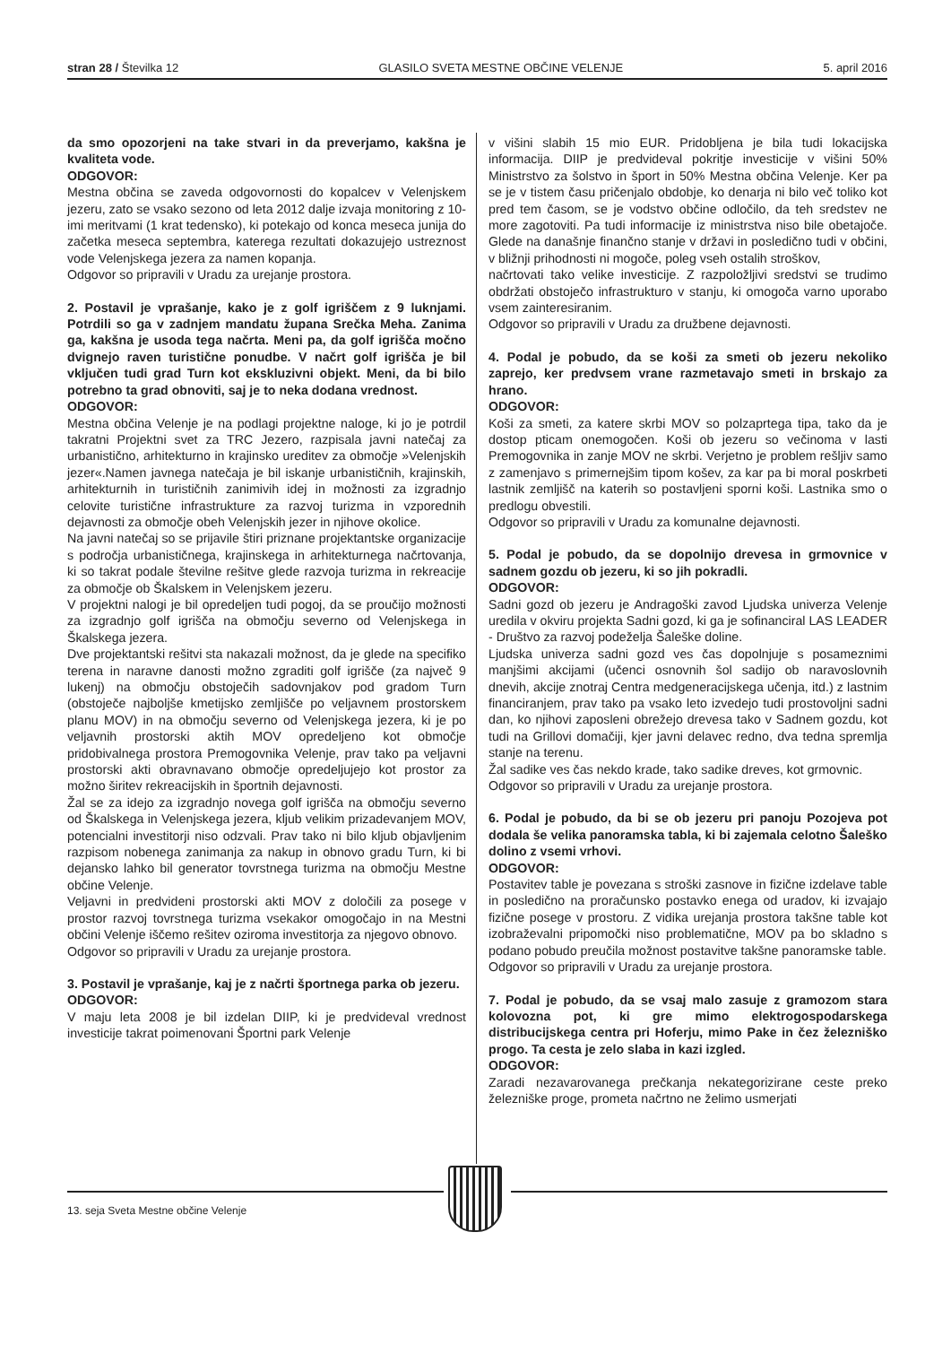stran 28 / Številka 12 GLASILO SVETA MESTNE OBČINE VELENJE 5. april 2016
da smo opozorjeni na take stvari in da preverjamo, kakšna je kvaliteta vode.
ODGOVOR:
Mestna občina se zaveda odgovornosti do kopalcev v Velenjskem jezeru, zato se vsako sezono od leta 2012 dalje izvaja monitoring z 10-imi meritvami (1 krat tedensko), ki potekajo od konca meseca junija do začetka meseca septembra, katerega rezultati dokazujejo ustreznost vode Velenjskega jezera za namen kopanja.
Odgovor so pripravili v Uradu za urejanje prostora.
2. Postavil je vprašanje, kako je z golf igriščem z 9 luknjami. Potrdili so ga v zadnjem mandatu župana Srečka Meha. Zanima ga, kakšna je usoda tega načrta. Meni pa, da golf igrišča močno dvignejo raven turistične ponudbe. V načrt golf igrišča je bil vključen tudi grad Turn kot ekskluzivni objekt. Meni, da bi bilo potrebno ta grad obnoviti, saj je to neka dodana vrednost.
ODGOVOR:
Mestna občina Velenje je na podlagi projektne naloge, ki jo je potrdil takratni Projektni svet za TRC Jezero, razpisala javni natečaj za urbanistično, arhitekturno in krajinsko ureditev za območje »Velenjskih jezer«.Namen javnega natečaja je bil iskanje urbanističnih, krajinskih, arhitekturnih in turističnih zanimivih idej in možnosti za izgradnjo celovite turistične infrastrukture za razvoj turizma in vzporednih dejavnosti za območje obeh Velenjskih jezer in njihove okolice.
Na javni natečaj so se prijavile štiri priznane projektantske organizacije s področja urbanističnega, krajinskega in arhitekturnega načrtovanja, ki so takrat podale številne rešitve glede razvoja turizma in rekreacije za območje ob Škalskem in Velenjskem jezeru.
V projektni nalogi je bil opredeljen tudi pogoj, da se proučijo možnosti za izgradnjo golf igrišča na območju severno od Velenjskega in Škalskega jezera.
Dve projektantski rešitvi sta nakazali možnost, da je glede na specifiko terena in naravne danosti možno zgraditi golf igrišče (za največ 9 lukenj) na območju obstoječih sadovnjakov pod gradom Turn (obstoječe najboljše kmetijsko zemljišče po veljavnem prostorskem planu MOV) in na območju severno od Velenjskega jezera, ki je po veljavnih prostorski aktih MOV opredeljeno kot območje pridobivalnega prostora Premogovnika Velenje, prav tako pa veljavni prostorski akti obravnavano območje opredeljujejo kot prostor za možno širitev rekreacijskih in športnih dejavnosti.
Žal se za idejo za izgradnjo novega golf igrišča na območju severno od Škalskega in Velenjskega jezera, kljub velikim prizadevanjem MOV, potencialni investitorji niso odzvali. Prav tako ni bilo kljub objavljenim razpisom nobenega zanimanja za nakup in obnovo gradu Turn, ki bi dejansko lahko bil generator tovrstnega turizma na območju Mestne občine Velenje.
Veljavni in predvideni prostorski akti MOV z določili za posege v prostor razvoj tovrstnega turizma vsekakor omogočajo in na Mestni občini Velenje iščemo rešitev oziroma investitorja za njegovo obnovo.
Odgovor so pripravili v Uradu za urejanje prostora.
3. Postavil je vprašanje, kaj je z načrti športnega parka ob jezeru.
ODGOVOR:
V maju leta 2008 je bil izdelan DIIP, ki je predvideval vrednost investicije takrat poimenovani Športni park Velenje
v višini slabih 15 mio EUR. Pridobljena je bila tudi lokacijska informacija. DIIP je predvideval pokritje investicije v višini 50% Ministrstvo za šolstvo in šport in 50% Mestna občina Velenje. Ker pa se je v tistem času pričenjalo obdobje, ko denarja ni bilo več toliko kot pred tem časom, se je vodstvo občine odločilo, da teh sredstev ne more zagotoviti. Pa tudi informacije iz ministrstva niso bile obetajoče. Glede na današnje finančno stanje v državi in posledično tudi v občini, v bližnji prihodnosti ni mogoče, poleg vseh ostalih stroškov,
načrtovati tako velike investicije. Z razpoložljivi sredstvi se trudimo obdržati obstoječo infrastrukturo v stanju, ki omogoča varno uporabo vsem zainteresiranim.
Odgovor so pripravili v Uradu za družbene dejavnosti.
4. Podal je pobudo, da se koši za smeti ob jezeru nekoliko zaprejo, ker predvsem vrane razmetavajo smeti in brskajo za hrano.
ODGOVOR:
Koši za smeti, za katere skrbi MOV so polzaprtega tipa, tako da je dostop pticam onemogočen. Koši ob jezeru so večinoma v lasti Premogovnika in zanje MOV ne skrbi. Verjetno je problem rešljiv samo z zamenjavo s primernejšim tipom košev, za kar pa bi moral poskrbeti lastnik zemljišč na katerih so postavljeni sporni koši. Lastnika smo o predlogu obvestili.
Odgovor so pripravili v Uradu za komunalne dejavnosti.
5. Podal je pobudo, da se dopolnijo drevesa in grmovnice v sadnem gozdu ob jezeru, ki so jih pokradli.
ODGOVOR:
Sadni gozd ob jezeru je Andragoški zavod Ljudska univerza Velenje uredila v okviru projekta Sadni gozd, ki ga je sofinanciral LAS LEADER - Društvo za razvoj podeželja Šaleške doline.
Ljudska univerza sadni gozd ves čas dopolnjuje s posameznimi manjšimi akcijami (učenci osnovnih šol sadijo ob naravoslovnih dnevih, akcije znotraj Centra medgeneracijskega učenja, itd.) z lastnim financiranjem, prav tako pa vsako leto izvedejo tudi prostovoljni sadni dan, ko njihovi zaposleni obrežejo drevesa tako v Sadnem gozdu, kot tudi na Grillovi domačiji, kjer javni delavec redno, dva tedna spremlja stanje na terenu.
Žal sadike ves čas nekdo krade, tako sadike dreves, kot grmovnic.
Odgovor so pripravili v Uradu za urejanje prostora.
6. Podal je pobudo, da bi se ob jezeru pri panoju Pozojeva pot dodala še velika panoramska tabla, ki bi zajemala celotno Šaleško dolino z vsemi vrhovi.
ODGOVOR:
Postavitev table je povezana s stroški zasnove in fizične izdelave table in posledično na proračunsko postavko enega od uradov, ki izvajajo fizične posege v prostoru. Z vidika urejanja prostora takšne table kot izobraževalni pripomočki niso problematične, MOV pa bo skladno s podano pobudo preučila možnost postavitve takšne panoramske table.
Odgovor so pripravili v Uradu za urejanje prostora.
7. Podal je pobudo, da se vsaj malo zasuje z gramozom stara kolovozna pot, ki gre mimo elektrogospodarskega distribucijskega centra pri Hoferju, mimo Pake in čez železniško progo. Ta cesta je zelo slaba in kazi izgled.
ODGOVOR:
Zaradi nezavarovanega prečkanja nekategorizirane ceste preko železniške proge, prometa načrtno ne želimo usmerjati
13. seja Sveta Mestne občine Velenje